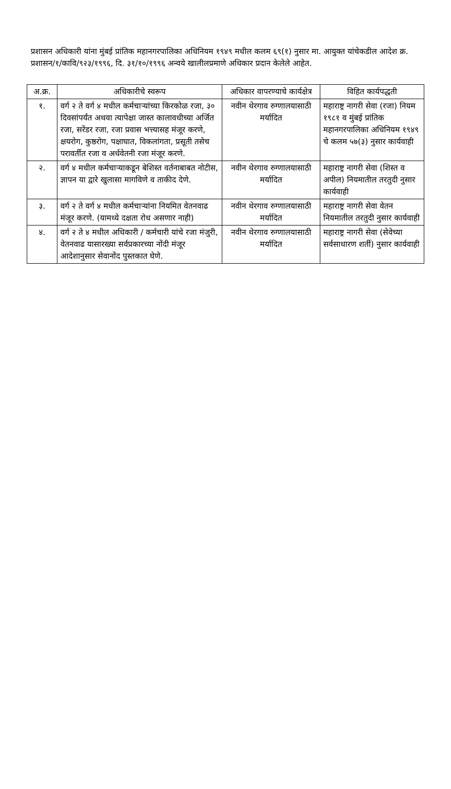प्रशासन अधिकारी यांना मुंबई प्रांतिक महानगरपालिका अधिनियम १९४९ मधील कलम ६९(१) नुसार मा. आयुक्त यांचेकडील आदेश क्र. प्रशासन/१/कावि/९२३/१९९६, दि. ३१/१०/१९९६ अन्वये खालीलप्रमाणे अधिकार प्रदान केलेले आहेत.
| अ.क्र. | अधिकारीचे स्वरूप | अधिकार वापरण्याचे कार्यक्षेत्र | विहित कार्यपद्धती |
| --- | --- | --- | --- |
| १. | वर्ग २ ते वर्ग ४ मधील कर्मचाऱ्यांच्या किरकोळ रजा, ३० दिवसांपर्यंत अथवा त्यापेक्षा जास्त कालावधीच्या अर्जित रजा, सरेंडर रजा, रजा प्रवास भत्त्यासह मंजूर करणे, क्षयरोग, कुष्ठरोग, पक्षाघात, विकलांगता, प्रसूती तसेच परावर्तीत रजा व अर्धवेतनी रजा मंजूर करणे. | नवीन थेरगाव रुग्णालयासाठी मर्यादित | महाराष्ट्र नागरी सेवा (रजा) नियम १९८१ व मुंबई प्रांतिक महानगरपालिका अधिनियम १९४९ चे कलम ५७(३) नुसार कार्यवाही |
| २. | वर्ग ४ मधील कर्मचाऱ्याकडून बेशिस्त वर्तनाबाबत नोटीस, ज्ञापन या द्वारे खुलासा मागविणे व ताकीद देणे. | नवीन थेरगाव रुग्णालयासाठी मर्यादित | महाराष्ट्र नागरी सेवा (शिस्त व अपील) नियमातील तरतुदी नुसार कार्यवाही |
| ३. | वर्ग २ ते वर्ग ४ मधील कर्मचाऱ्यांना नियमित वेतनवाढ मंजूर करणे. (यामध्ये दक्षता रोध असणार नाही) | नवीन थेरगाव रुग्णालयासाठी मर्यादित | महाराष्ट्र नागरी सेवा वेतन नियमातील तरतुदी नुसार कार्यवाही |
| ४. | वर्ग २ ते ४ मधील अधिकारी / कर्मचारी यांचे रजा मंजुरी, वेतनवाढ यासारख्या सर्वप्रकारच्या नोंदी मंजूर आदेशानुसार सेवानोंद पुस्तकात घेणे. | नवीन थेरगाव रुग्णालयासाठी मर्यादित | महाराष्ट्र नागरी सेवा (सेवेच्या सर्वसाधारण शर्ती) नुसार कार्यवाही |